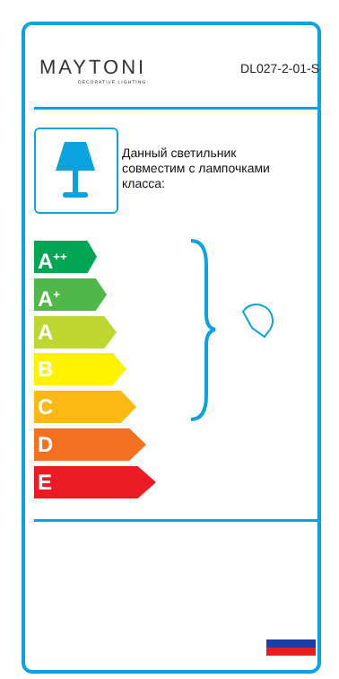MAYTONI
DECORATIVE LIGHTING
DL027-2-01-S
Данный светильник
совместим с лампочками
класса:
A<sup>++</sup>
A<sup>+</sup>
A
B
C
D
E